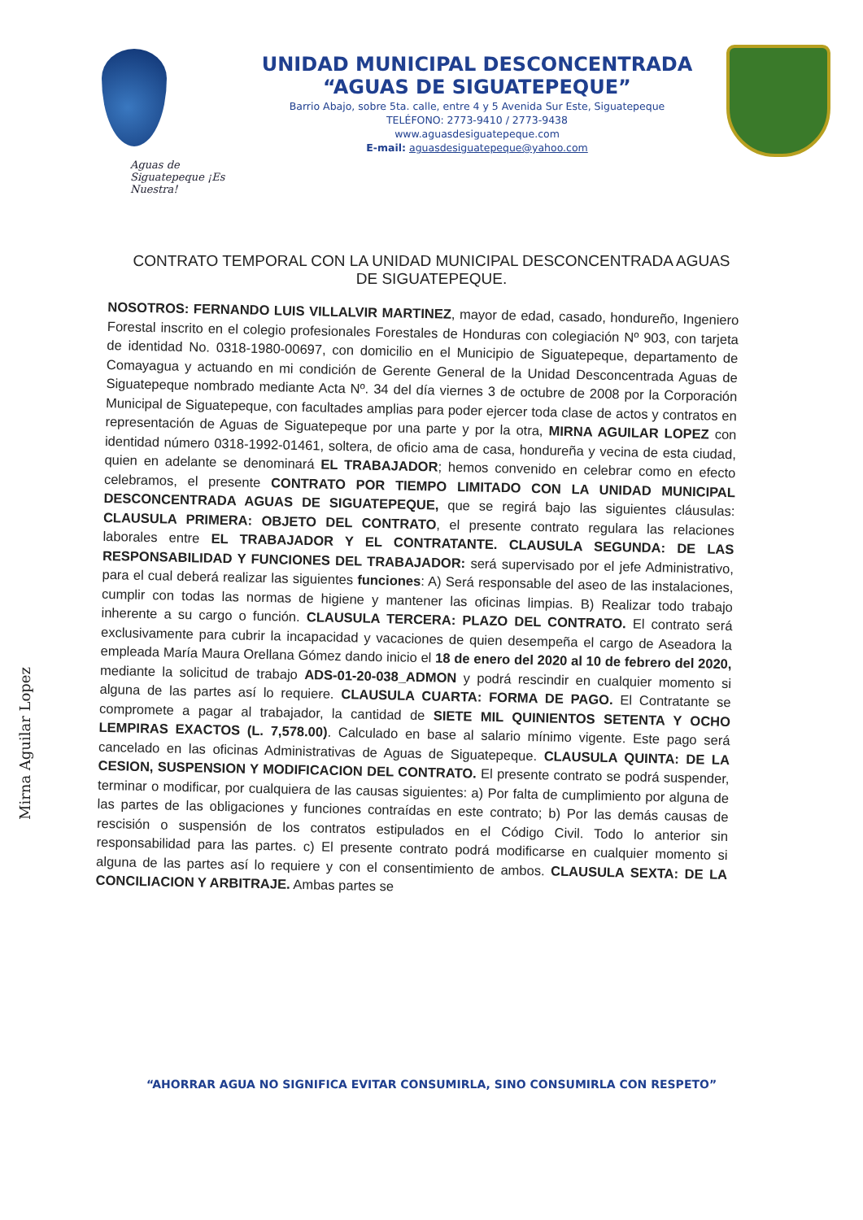Aguas de Siguatepeque ¡Es Nuestra!
UNIDAD MUNICIPAL DESCONCENTRADA
“AGUAS DE SIGUATEPEQUE”
Barrio Abajo, sobre 5ta. calle, entre 4 y 5 Avenida Sur Este, Siguatepeque
TELÉFONO: 2773-9410 / 2773-9438
www.aguasdesiguatepeque.com
E-mail: aguasdesiguatepeque@yahoo.com
CONTRATO TEMPORAL CON LA UNIDAD MUNICIPAL DESCONCENTRADA AGUAS DE SIGUATEPEQUE.
NOSOTROS: FERNANDO LUIS VILLALVIR MARTINEZ, mayor de edad, casado, hondureño, Ingeniero Forestal inscrito en el colegio profesionales Forestales de Honduras con colegiación Nº 903, con tarjeta de identidad No. 0318-1980-00697, con domicilio en el Municipio de Siguatepeque, departamento de Comayagua y actuando en mi condición de Gerente General de la Unidad Desconcentrada Aguas de Siguatepeque nombrado mediante Acta Nº. 34 del día viernes 3 de octubre de 2008 por la Corporación Municipal de Siguatepeque, con facultades amplias para poder ejercer toda clase de actos y contratos en representación de Aguas de Siguatepeque por una parte y por la otra, MIRNA AGUILAR LOPEZ con identidad número 0318-1992-01461, soltera, de oficio ama de casa, hondureña y vecina de esta ciudad, quien en adelante se denominará EL TRABAJADOR; hemos convenido en celebrar como en efecto celebramos, el presente CONTRATO POR TIEMPO LIMITADO CON LA UNIDAD MUNICIPAL DESCONCENTRADA AGUAS DE SIGUATEPEQUE, que se regirá bajo las siguientes cláusulas: CLAUSULA PRIMERA: OBJETO DEL CONTRATO, el presente contrato regulara las relaciones laborales entre EL TRABAJADOR Y EL CONTRATANTE. CLAUSULA SEGUNDA: DE LAS RESPONSABILIDAD Y FUNCIONES DEL TRABAJADOR: será supervisado por el jefe Administrativo, para el cual deberá realizar las siguientes funciones: A) Será responsable del aseo de las instalaciones, cumplir con todas las normas de higiene y mantener las oficinas limpias. B) Realizar todo trabajo inherente a su cargo o función. CLAUSULA TERCERA: PLAZO DEL CONTRATO. El contrato será exclusivamente para cubrir la incapacidad y vacaciones de quien desempeña el cargo de Aseadora la empleada María Maura Orellana Gómez dando inicio el 18 de enero del 2020 al 10 de febrero del 2020, mediante la solicitud de trabajo ADS-01-20-038_ADMON y podrá rescindir en cualquier momento si alguna de las partes así lo requiere. CLAUSULA CUARTA: FORMA DE PAGO. El Contratante se compromete a pagar al trabajador, la cantidad de SIETE MIL QUINIENTOS SETENTA Y OCHO LEMPIRAS EXACTOS (L. 7,578.00). Calculado en base al salario mínimo vigente. Este pago será cancelado en las oficinas Administrativas de Aguas de Siguatepeque. CLAUSULA QUINTA: DE LA CESION, SUSPENSION Y MODIFICACION DEL CONTRATO. El presente contrato se podrá suspender, terminar o modificar, por cualquiera de las causas siguientes: a) Por falta de cumplimiento por alguna de las partes de las obligaciones y funciones contraídas en este contrato; b) Por las demás causas de rescisión o suspensión de los contratos estipulados en el Código Civil. Todo lo anterior sin responsabilidad para las partes. c) El presente contrato podrá modificarse en cualquier momento si alguna de las partes así lo requiere y con el consentimiento de ambos. CLAUSULA SEXTA: DE LA CONCILIACION Y ARBITRAJE. Ambas partes se
Mirna Aguilar Lopez
“AHORRAR AGUA NO SIGNIFICA EVITAR CONSUMIRLA, SINO CONSUMIRLA CON RESPETO”